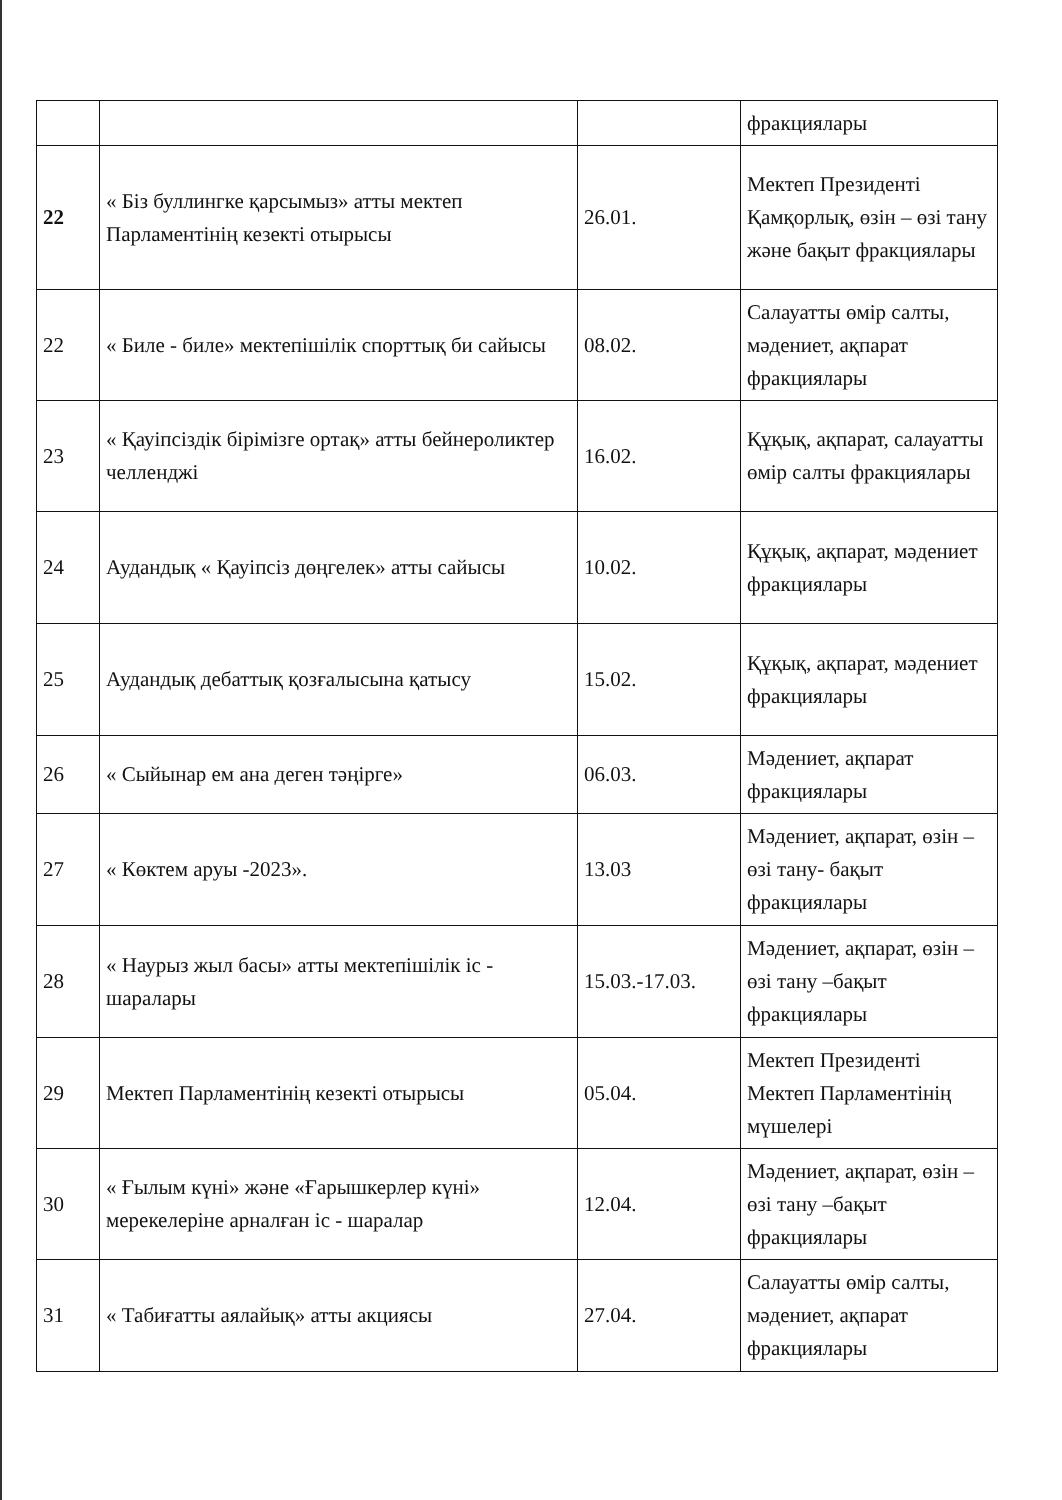| | | | фракциялары |
| 22 | « Біз буллингке қарсымыз» атты мектеп Парламентінің кезекті отырысы | 26.01. | Мектеп Президенті Қамқорлық, өзін – өзі тану және бақыт фракциялары |
| 22 | « Биле - биле» мектепішілік спорттық би сайысы | 08.02. | Салауатты өмір салты, мәдениет, ақпарат фракциялары |
| 23 | « Қауіпсіздік бірімізге ортақ» атты бейнероликтер челленджі | 16.02. | Құқық, ақпарат, салауатты өмір салты фракциялары |
| 24 | Аудандық « Қауіпсіз дөңгелек» атты сайысы | 10.02. | Құқық, ақпарат, мәдениет фракциялары |
| 25 | Аудандық дебаттық қозғалысына қатысу | 15.02. | Құқық, ақпарат, мәдениет фракциялары |
| 26 | « Сыйынар ем ана деген тәңірге» | 06.03. | Мәдениет, ақпарат фракциялары |
| 27 | « Көктем аруы -2023». | 13.03 | Мәдениет, ақпарат, өзін – өзі тану- бақыт фракциялары |
| 28 | « Наурыз жыл басы» атты мектепішілік іс - шаралары | 15.03.-17.03. | Мәдениет, ақпарат, өзін –өзі тану –бақыт фракциялары |
| 29 | Мектеп Парламентінің кезекті отырысы | 05.04. | Мектеп Президенті Мектеп Парламентінің мүшелері |
| 30 | « Ғылым күні» және «Ғарышкерлер күні» мерекелеріне арналған іс - шаралар | 12.04. | Мәдениет, ақпарат, өзін –өзі тану –бақыт фракциялары |
| 31 | « Табиғатты аялайық» атты акциясы | 27.04. | Салауатты өмір салты, мәдениет, ақпарат фракциялары |